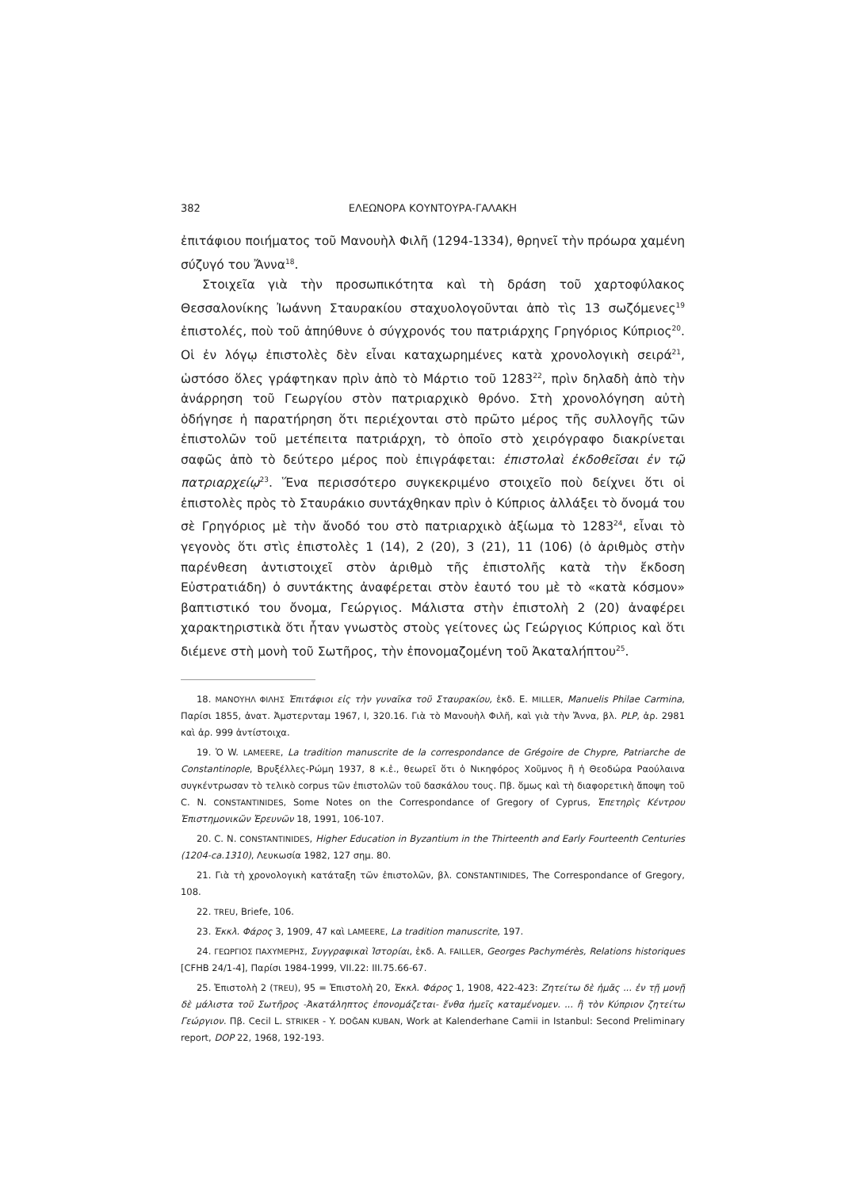382 ΕΛΕΩΝΟΡΑ ΚΟΥΝΤΟΥΡΑ-ΓΑΛΑΚΗ
ἐπιτάφιου ποιήματος τοῦ Μανουὴλ Φιλῆ (1294-1334), θρηνεῖ τὴν πρόωρα χαμένη σύζυγό του Ἄννα<sup>18</sup>.
Στοιχεῖα γιὰ τὴν προσωπικότητα καὶ τὴ δράση τοῦ χαρτοφύλακος Θεσσαλονίκης Ἰωάννη Σταυρακίου σταχυολογοῦνται ἀπὸ τὶς 13 σωζόμενες<sup>19</sup> ἐπιστολές, ποὺ τοῦ ἀπηύθυνε ὁ σύγχρονός του πατριάρχης Γρηγόριος Κύπριος<sup>20</sup>. Οἱ ἐν λόγῳ ἐπιστολὲς δὲν εἶναι καταχωρημένες κατὰ χρονολογικὴ σειρά<sup>21</sup>, ὡστόσο ὅλες γράφτηκαν πρὶν ἀπὸ τὸ Μάρτιο τοῦ 1283<sup>22</sup>, πρὶν δηλαδὴ ἀπὸ τὴν ἀνάρρηση τοῦ Γεωργίου στὸν πατριαρχικὸ θρόνο. Στὴ χρονολόγηση αὐτὴ ὁδήγησε ἡ παρατήρηση ὅτι περιέχονται στὸ πρῶτο μέρος τῆς συλλογῆς τῶν ἐπιστολῶν τοῦ μετέπειτα πατριάρχη, τὸ ὁποῖο στὸ χειρόγραφο διακρίνεται σαφῶς ἀπὸ τὸ δεύτερο μέρος ποὺ ἐπιγράφεται: ἐπιστολαὶ ἐκδοθεῖσαι ἐν τῷ πατριαρχείῳ<sup>23</sup>. Ἕνα περισσότερο συγκεκριμένο στοιχεῖο ποὺ δείχνει ὅτι οἱ ἐπιστολὲς πρὸς τὸ Σταυράκιο συντάχθηκαν πρὶν ὁ Κύπριος ἀλλάξει τὸ ὄνομά του σὲ Γρηγόριος μὲ τὴν ἄνοδό του στὸ πατριαρχικὸ ἀξίωμα τὸ 1283<sup>24</sup>, εἶναι τὸ γεγονὸς ὅτι στὶς ἐπιστολὲς 1 (14), 2 (20), 3 (21), 11 (106) (ὁ ἀριθμὸς στὴν παρένθεση ἀντιστοιχεῖ στὸν ἀριθμὸ τῆς ἐπιστολῆς κατὰ τὴν ἔκδοση Εὐστρατιάδη) ὁ συντάκτης ἀναφέρεται στὸν ἑαυτό του μὲ τὸ «κατὰ κόσμον» βαπτιστικό του ὄνομα, Γεώργιος. Μάλιστα στὴν ἐπιστολὴ 2 (20) ἀναφέρει χαρακτηριστικὰ ὅτι ἦταν γνωστὸς στοὺς γείτονες ὡς Γεώργιος Κύπριος καὶ ὅτι διέμενε στὴ μονὴ τοῦ Σωτῆρος, τὴν ἐπονομαζομένη τοῦ Ἀκαταλήπτου<sup>25</sup>.
18. ΜΑΝΟΥΗΛ ΦΙΛΗΣ Ἐπιτάφιοι εἰς τὴν γυναῖκα τοῦ Σταυρακίου, ἐκδ. E. MILLER, Manuelis Philae Carmina, Παρίσι 1855, ἀνατ. Ἀμστερνταμ 1967, I, 320.16. Γιὰ τὸ Μανουὴλ Φιλῆ, καὶ γιὰ τὴν Ἄννα, βλ. PLP, ἀρ. 2981 καὶ ἀρ. 999 ἀντίστοιχα.
19. Ὁ W. LAMEERE, La tradition manuscrite de la correspondance de Grégoire de Chypre, Patriarche de Constantinople, Βρυξέλλες-Ρώμη 1937, 8 κ.ἑ., θεωρεῖ ὅτι ὁ Νικηφόρος Χοῦμνος ἢ ἡ Θεοδώρα Ραούλαινα συγκέντρωσαν τὸ τελικὸ corpus τῶν ἐπιστολῶν τοῦ δασκάλου τους. Πβ. ὅμως καὶ τὴ διαφορετικὴ ἄποψη τοῦ C. N. CONSTANTINIDES, Some Notes on the Correspondance of Gregory of Cyprus, Ἐπετηρὶς Κέντρου Ἐπιστημονικῶν Ἐρευνῶν 18, 1991, 106-107.
20. C. N. CONSTANTINIDES, Higher Education in Byzantium in the Thirteenth and Early Fourteenth Centuries (1204-ca.1310), Λευκωσία 1982, 127 σημ. 80.
21. Γιὰ τὴ χρονολογικὴ κατάταξη τῶν ἐπιστολῶν, βλ. CONSTANTINIDES, The Correspondance of Gregory, 108.
22. TREU, Briefe, 106.
23. Ἐκκλ. Φάρος 3, 1909, 47 καὶ LAMEERE, La tradition manuscrite, 197.
24. ΓΕΩΡΓΙΟΣ ΠΑΧΥΜΕΡΗΣ, Συγγραφικαὶ Ἱστορίαι, ἐκδ. A. FAILLER, Georges Pachymérès, Relations historiques [CFHB 24/1-4], Παρίσι 1984-1999, VII.22: III.75.66-67.
25. Ἐπιστολὴ 2 (TREU), 95 = Ἐπιστολὴ 20, Ἐκκλ. Φάρος 1, 1908, 422-423: Ζητείτω δὲ ἡμᾶς ... ἐν τῇ μονῇ δὲ μάλιστα τοῦ Σωτῆρος -Ἀκατάληπτος ἐπονομάζεται- ἔνθα ἡμεῖς καταμένομεν. ... ἢ τὸν Κύπριον ζητείτω Γεώργιον. Πβ. Cecil L. STRIKER - Y. DOĞAN KUBAN, Work at Kalenderhane Camii in Istanbul: Second Preliminary report, DOP 22, 1968, 192-193.